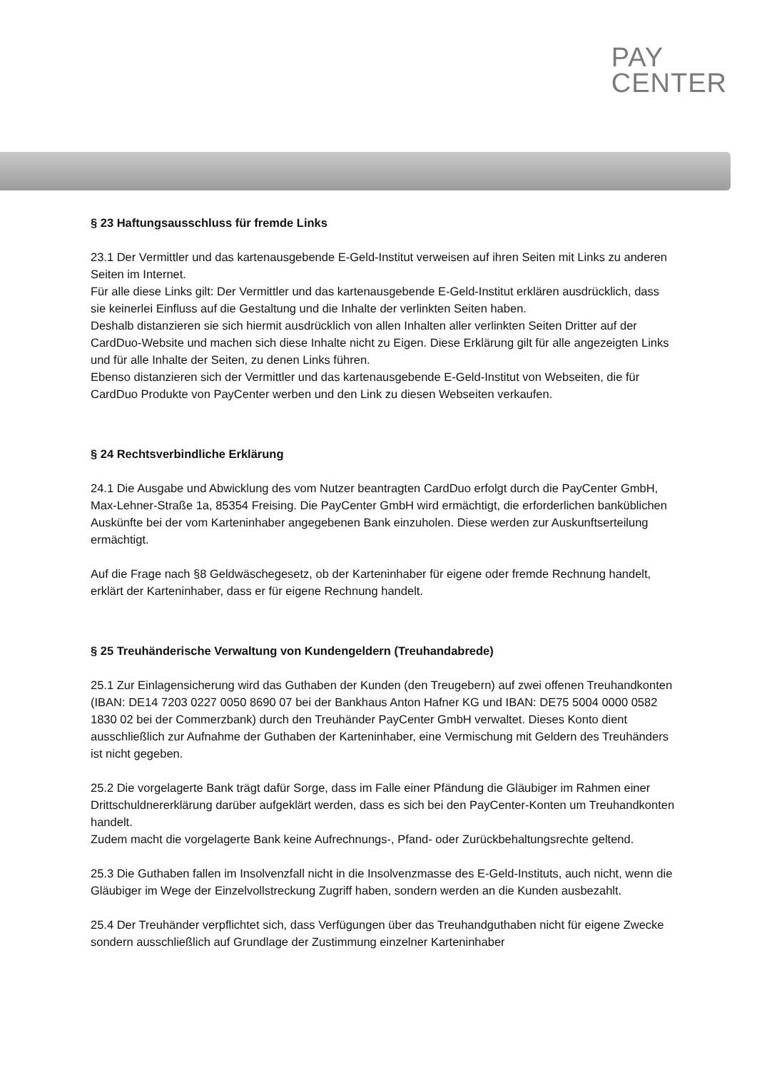PAY
CENTER
§ 23 Haftungsausschluss für fremde Links
23.1 Der Vermittler und das kartenausgebende E-Geld-Institut verweisen auf ihren Seiten mit Links zu anderen Seiten im Internet.
Für alle diese Links gilt: Der Vermittler und das kartenausgebende E-Geld-Institut erklären ausdrücklich, dass sie keinerlei Einfluss auf die Gestaltung und die Inhalte der verlinkten Seiten haben.
Deshalb distanzieren sie sich hiermit ausdrücklich von allen Inhalten aller verlinkten Seiten Dritter auf der CardDuo-Website und machen sich diese Inhalte nicht zu Eigen. Diese Erklärung gilt für alle angezeigten Links und für alle Inhalte der Seiten, zu denen Links führen.
Ebenso distanzieren sich der Vermittler und das kartenausgebende E-Geld-Institut von Webseiten, die für CardDuo Produkte von PayCenter werben und den Link zu diesen Webseiten verkaufen.
§ 24 Rechtsverbindliche Erklärung
24.1 Die Ausgabe und Abwicklung des vom Nutzer beantragten CardDuo erfolgt durch die PayCenter GmbH, Max-Lehner-Straße 1a, 85354 Freising. Die PayCenter GmbH wird ermächtigt, die erforderlichen banküblichen Auskünfte bei der vom Karteninhaber angegebenen Bank einzuholen. Diese werden zur Auskunftserteilung ermächtigt.
Auf die Frage nach §8 Geldwäschegesetz, ob der Karteninhaber für eigene oder fremde Rechnung handelt, erklärt der Karteninhaber, dass er für eigene Rechnung handelt.
§ 25 Treuhänderische Verwaltung von Kundengeldern (Treuhandabrede)
25.1 Zur Einlagensicherung wird das Guthaben der Kunden (den Treugebern) auf zwei offenen Treuhandkonten (IBAN: DE14 7203 0227 0050 8690 07 bei der Bankhaus Anton Hafner KG und IBAN: DE75 5004 0000 0582 1830 02 bei der Commerzbank) durch den Treuhänder PayCenter GmbH verwaltet. Dieses Konto dient ausschließlich zur Aufnahme der Guthaben der Karteninhaber, eine Vermischung mit Geldern des Treuhänders ist nicht gegeben.
25.2 Die vorgelagerte Bank trägt dafür Sorge, dass im Falle einer Pfändung die Gläubiger im Rahmen einer Drittschuldnererklärung darüber aufgeklärt werden, dass es sich bei den PayCenter-Konten um Treuhandkonten handelt.
Zudem macht die vorgelagerte Bank keine Aufrechnungs-, Pfand- oder Zurückbehaltungsrechte geltend.
25.3 Die Guthaben fallen im Insolvenzfall nicht in die Insolvenzmasse des E-Geld-Instituts, auch nicht, wenn die Gläubiger im Wege der Einzelvollstreckung Zugriff haben, sondern werden an die Kunden ausbezahlt.
25.4 Der Treuhänder verpflichtet sich, dass Verfügungen über das Treuhandguthaben nicht für eigene Zwecke sondern ausschließlich auf Grundlage der Zustimmung einzelner Karteninhaber